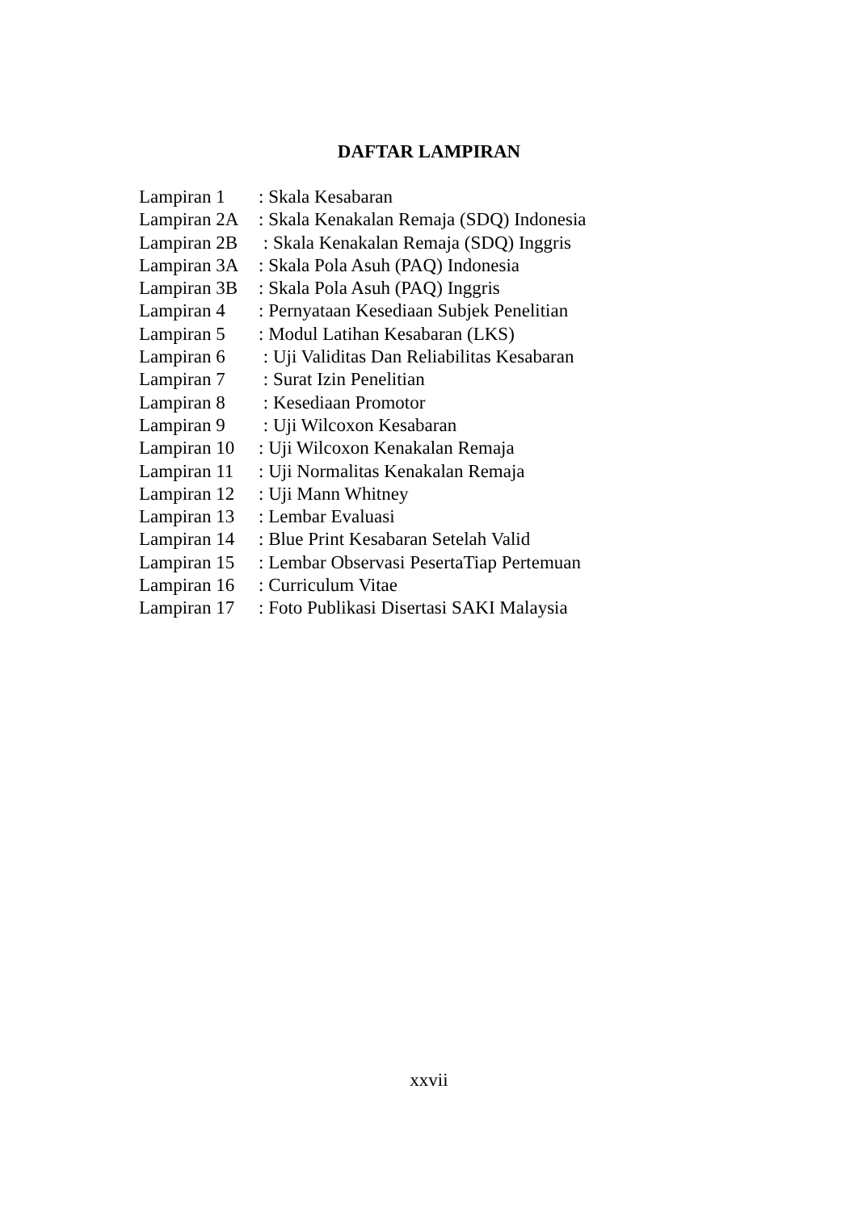DAFTAR LAMPIRAN
| Lampiran 1 | : Skala Kesabaran |
| Lampiran 2A | : Skala Kenakalan Remaja (SDQ) Indonesia |
| Lampiran 2B | : Skala Kenakalan Remaja (SDQ) Inggris |
| Lampiran 3A | : Skala Pola Asuh (PAQ) Indonesia |
| Lampiran 3B | : Skala Pola Asuh (PAQ) Inggris |
| Lampiran 4 | : Pernyataan Kesediaan Subjek Penelitian |
| Lampiran 5 | : Modul Latihan Kesabaran (LKS) |
| Lampiran 6 | : Uji Validitas Dan Reliabilitas Kesabaran |
| Lampiran 7 | : Surat Izin Penelitian |
| Lampiran 8 | : Kesediaan Promotor |
| Lampiran 9 | : Uji Wilcoxon Kesabaran |
| Lampiran 10 | : Uji Wilcoxon Kenakalan Remaja |
| Lampiran 11 | : Uji Normalitas Kenakalan Remaja |
| Lampiran 12 | : Uji Mann Whitney |
| Lampiran 13 | : Lembar Evaluasi |
| Lampiran 14 | : Blue Print Kesabaran Setelah Valid |
| Lampiran 15 | : Lembar Observasi PesertaTiap Pertemuan |
| Lampiran 16 | : Curriculum Vitae |
| Lampiran 17 | : Foto Publikasi Disertasi SAKI Malaysia |
xxvii